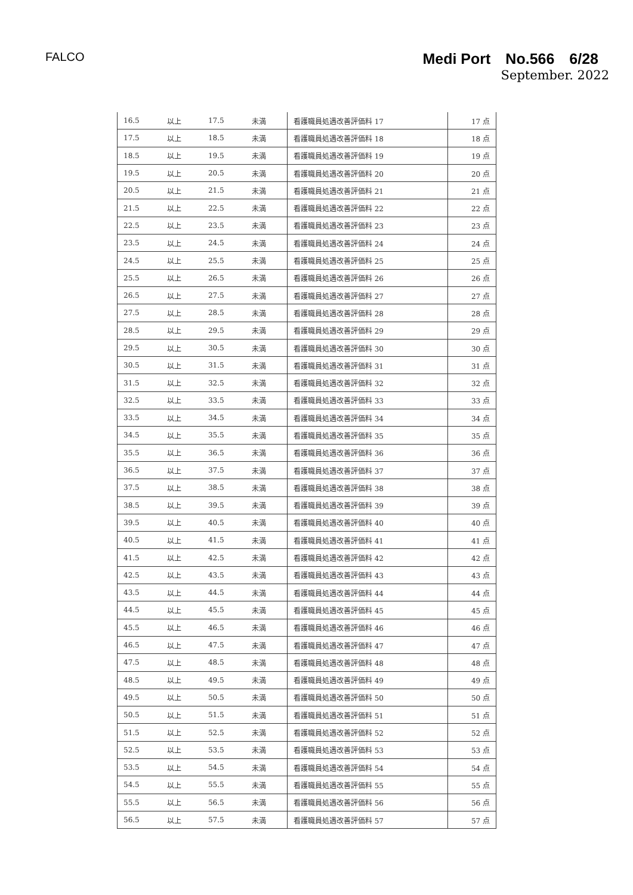FALCO
Medi Port　No.566　6/28
September. 2022
| 16.5 | 以上 | 17.5 | 未満 | 看護職員処遇改善評価料 17 | 17 点 |
| 17.5 | 以上 | 18.5 | 未満 | 看護職員処遇改善評価料 18 | 18 点 |
| 18.5 | 以上 | 19.5 | 未満 | 看護職員処遇改善評価料 19 | 19 点 |
| 19.5 | 以上 | 20.5 | 未満 | 看護職員処遇改善評価料 20 | 20 点 |
| 20.5 | 以上 | 21.5 | 未満 | 看護職員処遇改善評価料 21 | 21 点 |
| 21.5 | 以上 | 22.5 | 未満 | 看護職員処遇改善評価料 22 | 22 点 |
| 22.5 | 以上 | 23.5 | 未満 | 看護職員処遇改善評価料 23 | 23 点 |
| 23.5 | 以上 | 24.5 | 未満 | 看護職員処遇改善評価料 24 | 24 点 |
| 24.5 | 以上 | 25.5 | 未満 | 看護職員処遇改善評価料 25 | 25 点 |
| 25.5 | 以上 | 26.5 | 未満 | 看護職員処遇改善評価料 26 | 26 点 |
| 26.5 | 以上 | 27.5 | 未満 | 看護職員処遇改善評価料 27 | 27 点 |
| 27.5 | 以上 | 28.5 | 未満 | 看護職員処遇改善評価料 28 | 28 点 |
| 28.5 | 以上 | 29.5 | 未満 | 看護職員処遇改善評価料 29 | 29 点 |
| 29.5 | 以上 | 30.5 | 未満 | 看護職員処遇改善評価料 30 | 30 点 |
| 30.5 | 以上 | 31.5 | 未満 | 看護職員処遇改善評価料 31 | 31 点 |
| 31.5 | 以上 | 32.5 | 未満 | 看護職員処遇改善評価料 32 | 32 点 |
| 32.5 | 以上 | 33.5 | 未満 | 看護職員処遇改善評価料 33 | 33 点 |
| 33.5 | 以上 | 34.5 | 未満 | 看護職員処遇改善評価料 34 | 34 点 |
| 34.5 | 以上 | 35.5 | 未満 | 看護職員処遇改善評価料 35 | 35 点 |
| 35.5 | 以上 | 36.5 | 未満 | 看護職員処遇改善評価料 36 | 36 点 |
| 36.5 | 以上 | 37.5 | 未満 | 看護職員処遇改善評価料 37 | 37 点 |
| 37.5 | 以上 | 38.5 | 未満 | 看護職員処遇改善評価料 38 | 38 点 |
| 38.5 | 以上 | 39.5 | 未満 | 看護職員処遇改善評価料 39 | 39 点 |
| 39.5 | 以上 | 40.5 | 未満 | 看護職員処遇改善評価料 40 | 40 点 |
| 40.5 | 以上 | 41.5 | 未満 | 看護職員処遇改善評価料 41 | 41 点 |
| 41.5 | 以上 | 42.5 | 未満 | 看護職員処遇改善評価料 42 | 42 点 |
| 42.5 | 以上 | 43.5 | 未満 | 看護職員処遇改善評価料 43 | 43 点 |
| 43.5 | 以上 | 44.5 | 未満 | 看護職員処遇改善評価料 44 | 44 点 |
| 44.5 | 以上 | 45.5 | 未満 | 看護職員処遇改善評価料 45 | 45 点 |
| 45.5 | 以上 | 46.5 | 未満 | 看護職員処遇改善評価料 46 | 46 点 |
| 46.5 | 以上 | 47.5 | 未満 | 看護職員処遇改善評価料 47 | 47 点 |
| 47.5 | 以上 | 48.5 | 未満 | 看護職員処遇改善評価料 48 | 48 点 |
| 48.5 | 以上 | 49.5 | 未満 | 看護職員処遇改善評価料 49 | 49 点 |
| 49.5 | 以上 | 50.5 | 未満 | 看護職員処遇改善評価料 50 | 50 点 |
| 50.5 | 以上 | 51.5 | 未満 | 看護職員処遇改善評価料 51 | 51 点 |
| 51.5 | 以上 | 52.5 | 未満 | 看護職員処遇改善評価料 52 | 52 点 |
| 52.5 | 以上 | 53.5 | 未満 | 看護職員処遇改善評価料 53 | 53 点 |
| 53.5 | 以上 | 54.5 | 未満 | 看護職員処遇改善評価料 54 | 54 点 |
| 54.5 | 以上 | 55.5 | 未満 | 看護職員処遇改善評価料 55 | 55 点 |
| 55.5 | 以上 | 56.5 | 未満 | 看護職員処遇改善評価料 56 | 56 点 |
| 56.5 | 以上 | 57.5 | 未満 | 看護職員処遇改善評価料 57 | 57 点 |